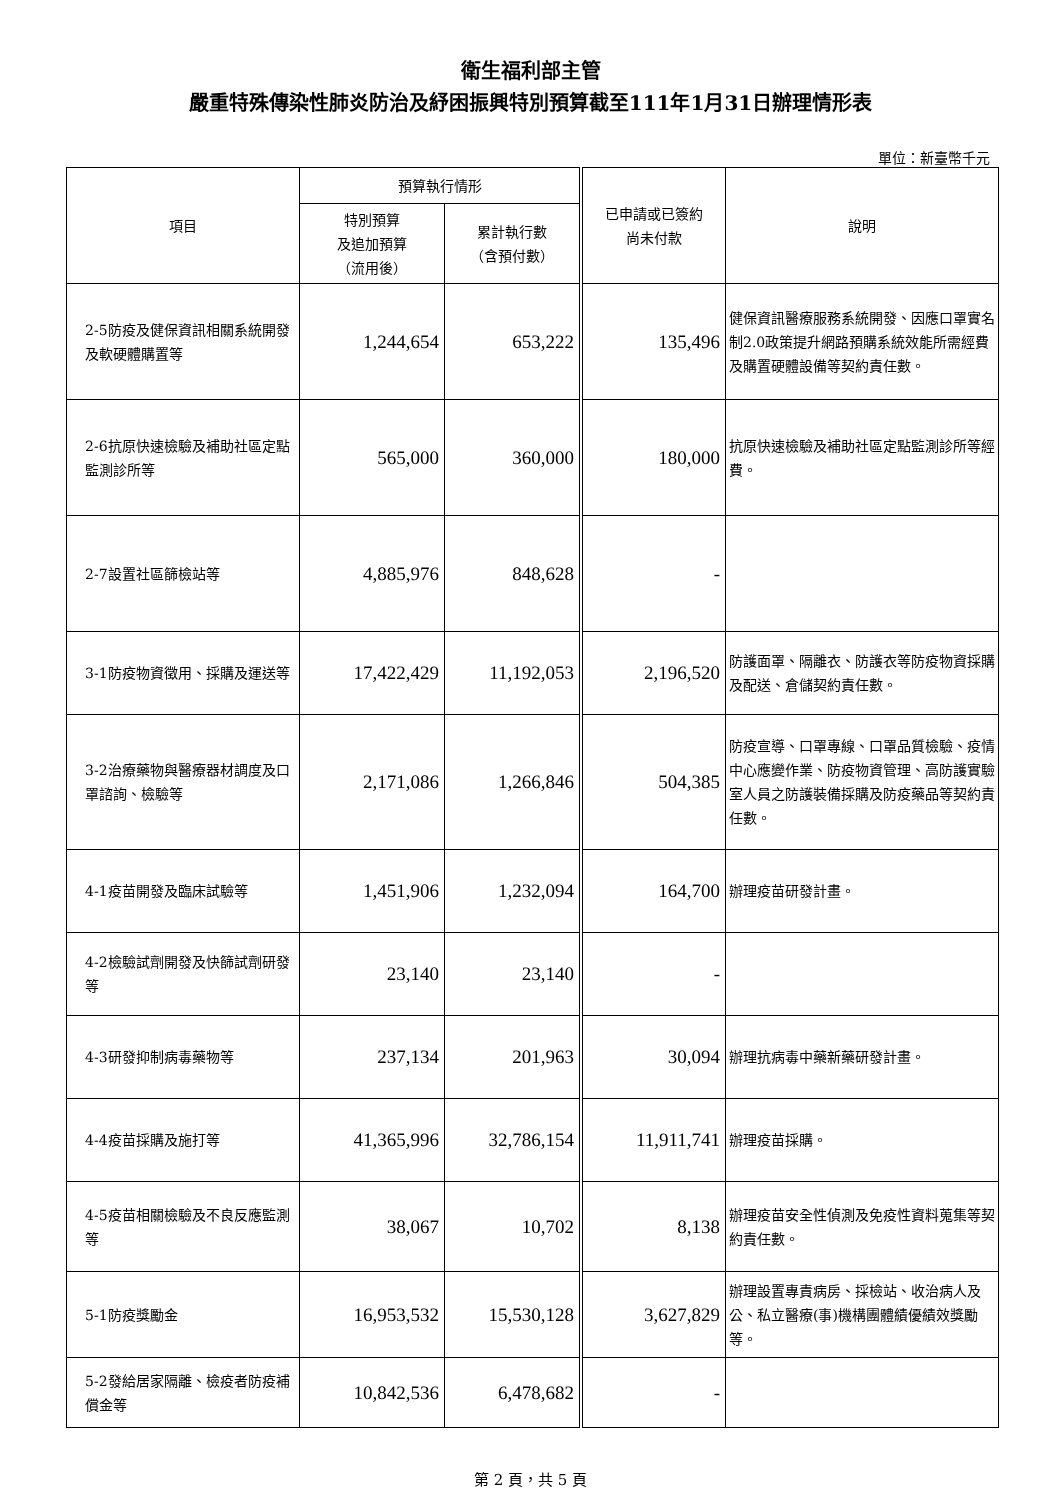衛生福利部主管
嚴重特殊傳染性肺炎防治及紓困振興特別預算截至111年1月31日辦理情形表
單位：新臺幣千元
| 項目 | 預算執行情形 | | 已申請或已簽約 尚未付款 | 說明 |
| --- | --- | --- | --- | --- |
| | 特別預算 及追加預算 （流用後） | 累計執行數 （含預付數） | | |
| 2-5防疫及健保資訊相關系統開發及軟硬體購置等 | 1,244,654 | 653,222 | 135,496 | 健保資訊醫療服務系統開發、因應口罩實名制2.0政策提升網路預購系統效能所需經費及購置硬體設備等契約責任數。 |
| 2-6抗原快速檢驗及補助社區定點監測診所等 | 565,000 | 360,000 | 180,000 | 抗原快速檢驗及補助社區定點監測診所等經費。 |
| 2-7設置社區篩檢站等 | 4,885,976 | 848,628 | - | |
| 3-1防疫物資徵用、採購及運送等 | 17,422,429 | 11,192,053 | 2,196,520 | 防護面罩、隔離衣、防護衣等防疫物資採購及配送、倉儲契約責任數。 |
| 3-2治療藥物與醫療器材調度及口罩諮詢、檢驗等 | 2,171,086 | 1,266,846 | 504,385 | 防疫宣導、口罩專線、口罩品質檢驗、疫情中心應變作業、防疫物資管理、高防護實驗室人員之防護裝備採購及防疫藥品等契約責任數。 |
| 4-1疫苗開發及臨床試驗等 | 1,451,906 | 1,232,094 | 164,700 | 辦理疫苗研發計畫。 |
| 4-2檢驗試劑開發及快篩試劑研發等 | 23,140 | 23,140 | - | |
| 4-3研發抑制病毒藥物等 | 237,134 | 201,963 | 30,094 | 辦理抗病毒中藥新藥研發計畫。 |
| 4-4疫苗採購及施打等 | 41,365,996 | 32,786,154 | 11,911,741 | 辦理疫苗採購。 |
| 4-5疫苗相關檢驗及不良反應監測等 | 38,067 | 10,702 | 8,138 | 辦理疫苗安全性偵測及免疫性資料蒐集等契約責任數。 |
| 5-1防疫獎勵金 | 16,953,532 | 15,530,128 | 3,627,829 | 辦理設置專責病房、採檢站、收治病人及公、私立醫療(事)機構團體績優績效獎勵等。 |
| 5-2發給居家隔離、檢疫者防疫補償金等 | 10,842,536 | 6,478,682 | - | |
第 2 頁，共 5 頁